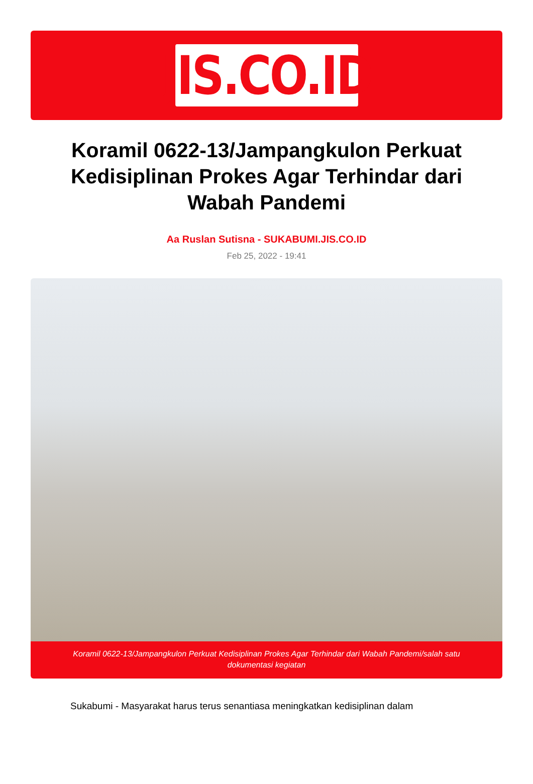JIS.CO.ID
Koramil 0622-13/Jampangkulon Perkuat Kedisiplinan Prokes Agar Terhindar dari Wabah Pandemi
Aa Ruslan Sutisna - SUKABUMI.JIS.CO.ID
Feb 25, 2022 - 19:41
Koramil 0622-13/Jampangkulon Perkuat Kedisiplinan Prokes Agar Terhindar dari Wabah Pandemi/salah satu dokumentasi kegiatan
Sukabumi - Masyarakat harus terus senantiasa meningkatkan kedisiplinan dalam